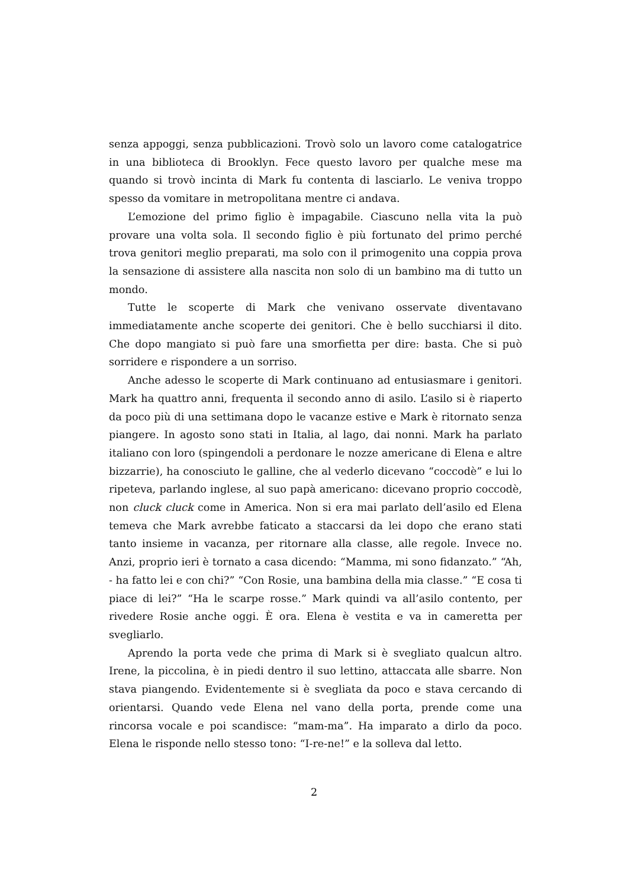senza appoggi, senza pubblicazioni. Trovò solo un lavoro come catalogatrice in una biblioteca di Brooklyn. Fece questo lavoro per qualche mese ma quando si trovò incinta di Mark fu contenta di lasciarlo. Le veniva troppo spesso da vomitare in metropolitana mentre ci andava.
L’emozione del primo figlio è impagabile. Ciascuno nella vita la può provare una volta sola. Il secondo figlio è più fortunato del primo perché trova genitori meglio preparati, ma solo con il primogenito una coppia prova la sensazione di assistere alla nascita non solo di un bambino ma di tutto un mondo.
Tutte le scoperte di Mark che venivano osservate diventavano immediatamente anche scoperte dei genitori. Che è bello succhiarsi il dito. Che dopo mangiato si può fare una smorfietta per dire: basta. Che si può sorridere e rispondere a un sorriso.
Anche adesso le scoperte di Mark continuano ad entusiasmare i genitori. Mark ha quattro anni, frequenta il secondo anno di asilo. L’asilo si è riaperto da poco più di una settimana dopo le vacanze estive e Mark è ritornato senza piangere. In agosto sono stati in Italia, al lago, dai nonni. Mark ha parlato italiano con loro (spingendoli a perdonare le nozze americane di Elena e altre bizzarrie), ha conosciuto le galline, che al vederlo dicevano “coccodè” e lui lo ripeteva, parlando inglese, al suo papà americano: dicevano proprio coccodè, non cluck cluck come in America. Non si era mai parlato dell’asilo ed Elena temeva che Mark avrebbe faticato a staccarsi da lei dopo che erano stati tanto insieme in vacanza, per ritornare alla classe, alle regole. Invece no. Anzi, proprio ieri è tornato a casa dicendo: “Mamma, mi sono fidanzato.” “Ah, - ha fatto lei e con chi?” “Con Rosie, una bambina della mia classe.” “E cosa ti piace di lei?” “Ha le scarpe rosse.” Mark quindi va all’asilo contento, per rivedere Rosie anche oggi. È ora. Elena è vestita e va in cameretta per svegliarlo.
Aprendo la porta vede che prima di Mark si è svegliato qualcun altro. Irene, la piccolina, è in piedi dentro il suo lettino, attaccata alle sbarre. Non stava piangendo. Evidentemente si è svegliata da poco e stava cercando di orientarsi. Quando vede Elena nel vano della porta, prende come una rincorsa vocale e poi scandisce: “mam-ma”. Ha imparato a dirlo da poco. Elena le risponde nello stesso tono: “I-re-ne!” e la solleva dal letto.
2